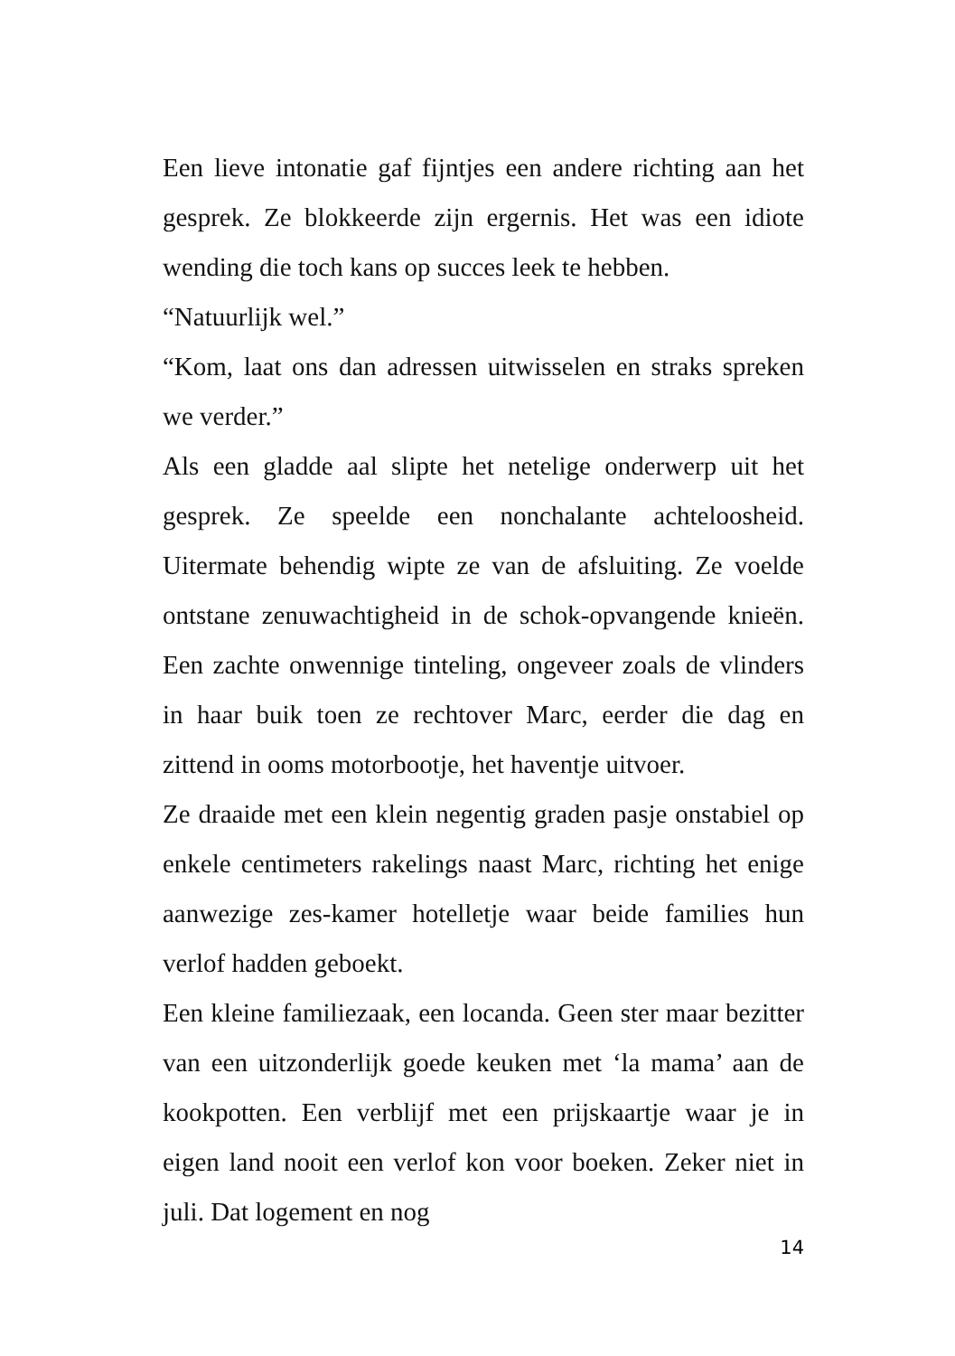Een lieve intonatie gaf fijntjes een andere richting aan het gesprek. Ze blokkeerde zijn ergernis. Het was een idiote wending die toch kans op succes leek te hebben.
“Natuurlijk wel.”
“Kom, laat ons dan adressen uitwisselen en straks spreken we verder.”
Als een gladde aal slipte het netelige onderwerp uit het gesprek. Ze speelde een nonchalante achteloosheid. Uitermate behendig wipte ze van de afsluiting. Ze voelde ontstane zenuwachtigheid in de schok-opvangende knieën. Een zachte onwennige tinteling, ongeveer zoals de vlinders in haar buik toen ze rechtover Marc, eerder die dag en zittend in ooms motorbootje, het haventje uitvoer.
Ze draaide met een klein negentig graden pasje onstabiel op enkele centimeters rakelings naast Marc, richting het enige aanwezige zes-kamer hotelletje waar beide families hun verlof hadden geboekt.
Een kleine familiezaak, een locanda. Geen ster maar bezitter van een uitzonderlijk goede keuken met ‘la mama’ aan de kookpotten. Een verblijf met een prijskaartje waar je in eigen land nooit een verlof kon voor boeken. Zeker niet in juli. Dat logement en nog
14